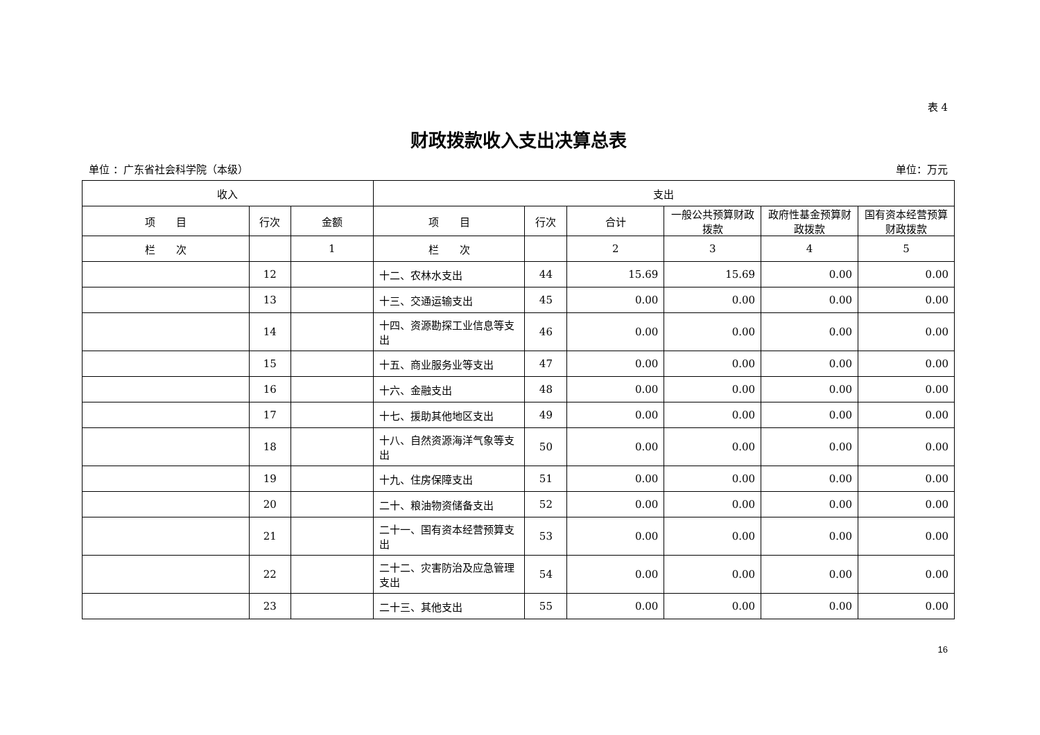表 4
财政拨款收入支出决算总表
单位 ：广东省社会科学院（本级） 单位：万元
| 收入 | | | 支出 | | | | | |
| --- | --- | --- | --- | --- | --- | --- | --- | --- |
| 项 目 | 行次 | 金额 | 项 目 | 行次 | 合计 | 一般公共预算财政拨款 | 政府性基金预算财政拨款 | 国有资本经营预算财政拨款 |
| 栏 次 | | 1 | 栏 次 | | 2 | 3 | 4 | 5 |
| | 12 | | 十二、农林水支出 | 44 | 15.69 | 15.69 | 0.00 | 0.00 |
| | 13 | | 十三、交通运输支出 | 45 | 0.00 | 0.00 | 0.00 | 0.00 |
| | 14 | | 十四、资源勘探工业信息等支出 | 46 | 0.00 | 0.00 | 0.00 | 0.00 |
| | 15 | | 十五、商业服务业等支出 | 47 | 0.00 | 0.00 | 0.00 | 0.00 |
| | 16 | | 十六、金融支出 | 48 | 0.00 | 0.00 | 0.00 | 0.00 |
| | 17 | | 十七、援助其他地区支出 | 49 | 0.00 | 0.00 | 0.00 | 0.00 |
| | 18 | | 十八、自然资源海洋气象等支出 | 50 | 0.00 | 0.00 | 0.00 | 0.00 |
| | 19 | | 十九、住房保障支出 | 51 | 0.00 | 0.00 | 0.00 | 0.00 |
| | 20 | | 二十、粮油物资储备支出 | 52 | 0.00 | 0.00 | 0.00 | 0.00 |
| | 21 | | 二十一、国有资本经营预算支出 | 53 | 0.00 | 0.00 | 0.00 | 0.00 |
| | 22 | | 二十二、灾害防治及应急管理支出 | 54 | 0.00 | 0.00 | 0.00 | 0.00 |
| | 23 | | 二十三、其他支出 | 55 | 0.00 | 0.00 | 0.00 | 0.00 |
16